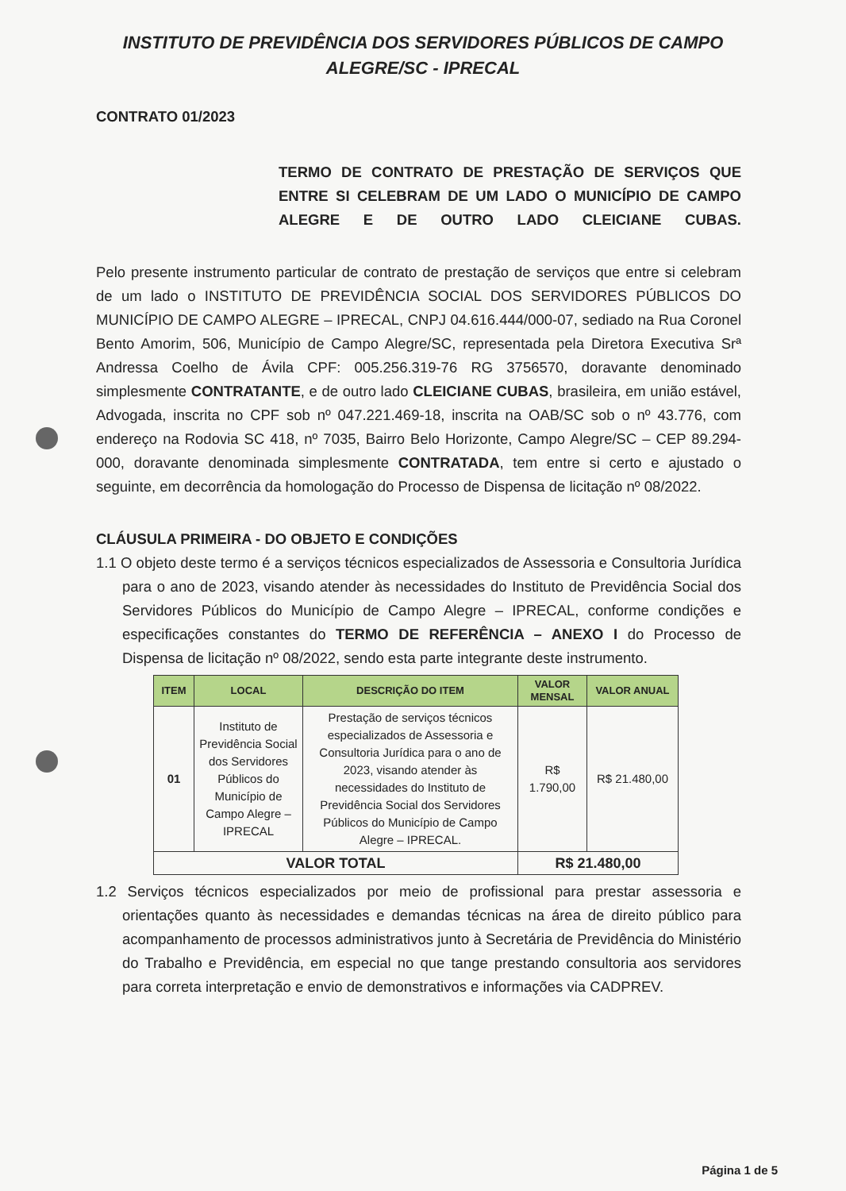INSTITUTO DE PREVIDÊNCIA DOS SERVIDORES PÚBLICOS DE CAMPO
ALEGRE/SC - IPRECAL
CONTRATO 01/2023
TERMO DE CONTRATO DE PRESTAÇÃO DE SERVIÇOS QUE ENTRE SI CELEBRAM DE UM LADO O MUNICÍPIO DE CAMPO ALEGRE E DE OUTRO LADO CLEICIANE CUBAS.
Pelo presente instrumento particular de contrato de prestação de serviços que entre si celebram de um lado o INSTITUTO DE PREVIDÊNCIA SOCIAL DOS SERVIDORES PÚBLICOS DO MUNICÍPIO DE CAMPO ALEGRE – IPRECAL, CNPJ 04.616.444/000-07, sediado na Rua Coronel Bento Amorim, 506, Município de Campo Alegre/SC, representada pela Diretora Executiva Srª Andressa Coelho de Ávila CPF: 005.256.319-76 RG 3756570, doravante denominado simplesmente CONTRATANTE, e de outro lado CLEICIANE CUBAS, brasileira, em união estável, Advogada, inscrita no CPF sob nº 047.221.469-18, inscrita na OAB/SC sob o nº 43.776, com endereço na Rodovia SC 418, nº 7035, Bairro Belo Horizonte, Campo Alegre/SC – CEP 89.294-000, doravante denominada simplesmente CONTRATADA, tem entre si certo e ajustado o seguinte, em decorrência da homologação do Processo de Dispensa de licitação nº 08/2022.
CLÁUSULA PRIMEIRA - DO OBJETO E CONDIÇÕES
1.1 O objeto deste termo é a serviços técnicos especializados de Assessoria e Consultoria Jurídica para o ano de 2023, visando atender às necessidades do Instituto de Previdência Social dos Servidores Públicos do Município de Campo Alegre – IPRECAL, conforme condições e especificações constantes do TERMO DE REFERÊNCIA – ANEXO I do Processo de Dispensa de licitação nº 08/2022, sendo esta parte integrante deste instrumento.
| ITEM | LOCAL | DESCRIÇÃO DO ITEM | VALOR MENSAL | VALOR ANUAL |
| --- | --- | --- | --- | --- |
| 01 | Instituto de Previdência Social dos Servidores Públicos do Município de Campo Alegre – IPRECAL | Prestação de serviços técnicos especializados de Assessoria e Consultoria Jurídica para o ano de 2023, visando atender às necessidades do Instituto de Previdência Social dos Servidores Públicos do Município de Campo Alegre – IPRECAL. | R$ 1.790,00 | R$ 21.480,00 |
| VALOR TOTAL | | | R$ 21.480,00 | |
1.2 Serviços técnicos especializados por meio de profissional para prestar assessoria e orientações quanto às necessidades e demandas técnicas na área de direito público para acompanhamento de processos administrativos junto à Secretária de Previdência do Ministério do Trabalho e Previdência, em especial no que tange prestando consultoria aos servidores para correta interpretação e envio de demonstrativos e informações via CADPREV.
Página 1 de 5